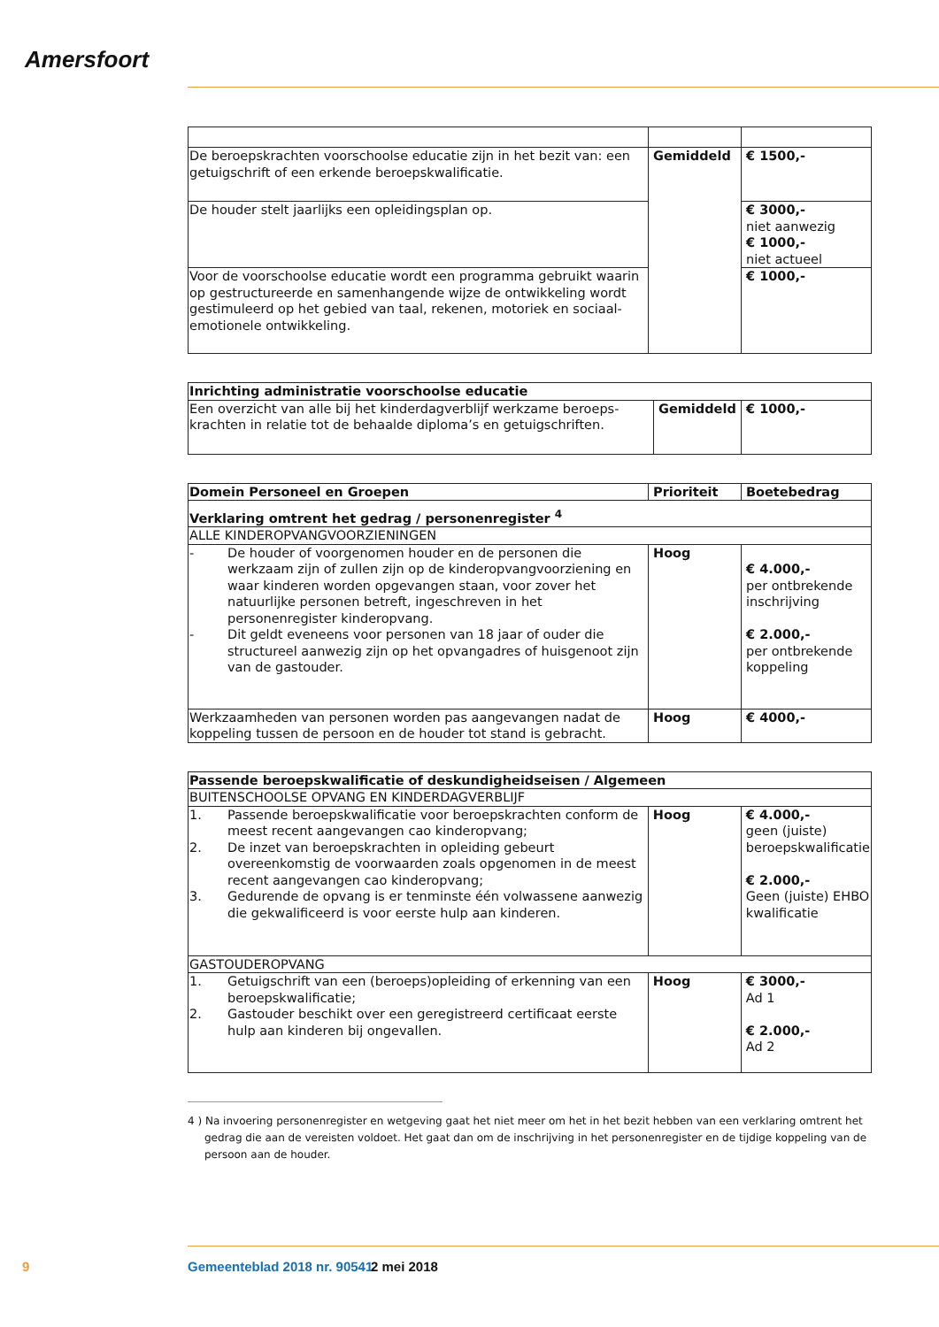Amersfoort
| De beroepskrachten voorschoolse educatie zijn in het bezit van: een getuigschrift of een erkende beroepskwalificatie. | Gemiddeld | € 1500,- |
| De houder stelt jaarlijks een opleidingsplan op. | | € 3000,- niet aanwezig € 1000,- niet actueel |
| Voor de voorschoolse educatie wordt een programma gebruikt waarin op gestructureerde en samenhangende wijze de ontwikkeling wordt gestimuleerd op het gebied van taal, rekenen, motoriek en sociaal-emotionele ontwikkeling. | | € 1000,- |
| Inrichting administratie voorschoolse educatie | | |
| --- | --- | --- |
| Een overzicht van alle bij het kinderdagverblijf werkzame beroeps-krachten in relatie tot de behaalde diploma’s en getuigschriften. | Gemiddeld | € 1000,- |
| Domein Personeel en Groepen | Prioriteit | Boetebedrag |
| --- | --- | --- |
| Verklaring omtrent het gedrag / personenregister <sup>4</sup> | | |
| ALLE KINDEROPVANGVOORZIENINGEN | | |
| - De houder of voorgenomen houder en de personen die werkzaam zijn of zullen zijn op de kinderopvangvoorziening en waar kinderen worden opgevangen staan, voor zover het natuurlijke personen betreft, ingeschreven in het personenregister kinderopvang. - Dit geldt eveneens voor personen van 18 jaar of ouder die structureel aanwezig zijn op het opvangadres of huisgenoot zijn van de gastouder. | Hoog | € 4.000,- per ontbrekende inschrijving € 2.000,- per ontbrekende koppeling |
| Werkzaamheden van personen worden pas aangevangen nadat de koppeling tussen de persoon en de houder tot stand is gebracht. | Hoog | € 4000,- |
| Passende beroepskwalificatie of deskundigheidseisen / Algemeen | | |
| --- | --- | --- |
| BUITENSCHOOLSE OPVANG EN KINDERDAGVERBLIJF | | |
| 1. Passende beroepskwalificatie voor beroepskrachten conform de meest recent aangevangen cao kinderopvang; 2. De inzet van beroepskrachten in opleiding gebeurt overeenkomstig de voorwaarden zoals opgenomen in de meest recent aangevangen cao kinderopvang; 3. Gedurende de opvang is er tenminste één volwassene aanwezig die gekwalificeerd is voor eerste hulp aan kinderen. | Hoog | € 4.000,- geen (juiste) beroepskwalificatie € 2.000,- Geen (juiste) EHBO kwalificatie |
| GASTOUDEROPVANG | | |
| 1. Getuigschrift van een (beroeps)opleiding of erkenning van een beroepskwalificatie; 2. Gastouder beschikt over een geregistreerd certificaat eerste hulp aan kinderen bij ongevallen. | Hoog | € 3000,- Ad 1 € 2.000,- Ad 2 |
4 ) Na invoering personenregister en wetgeving gaat het niet meer om het in het bezit hebben van een verklaring omtrent het gedrag die aan de vereisten voldoet. Het gaat dan om de inschrijving in het personenregister en de tijdige koppeling van de persoon aan de houder.
9 Gemeenteblad 2018 nr. 90541 2 mei 2018